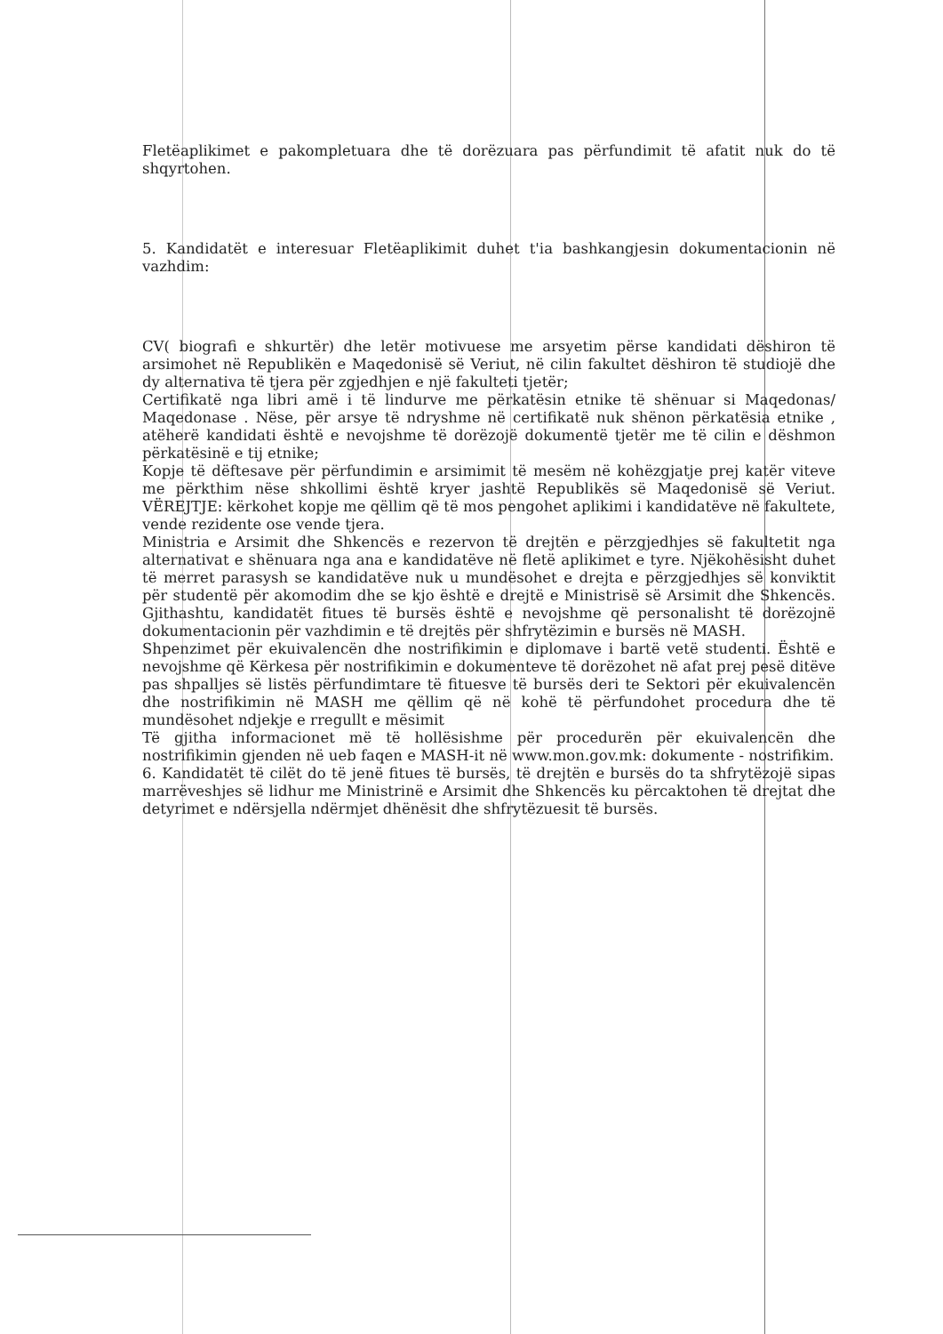Fletëaplikimet e pakompletuara dhe të dorëzuara pas përfundimit të afatit nuk do të shqyrtohen.
5. Kandidatët e interesuar Fletëaplikimit duhet t'ia bashkangjesin dokumentacionin në vazhdim:
CV( biografi e shkurtër) dhe letër motivuese me arsyetim përse kandidati dëshiron të arsimohet në Republikën e Maqedonisë së Veriut, në cilin fakultet dëshiron të studiojë dhe dy alternativa të tjera për zgjedhjen e një fakulteti tjetër;
Certifikatë nga libri amë i të lindurve me përkatësin etnike të shënuar si Maqedonas/ Maqedonase . Nëse, për arsye të ndryshme në certifikatë nuk shënon përkatësia etnike , atëherë kandidati është e nevojshme të dorëzojë dokumentë tjetër me të cilin e dëshmon përkatësinë e tij etnike;
Kopje të dëftesave për përfundimin e arsimimit të mesëm në kohëzgjatje prej katër viteve me përkthim nëse shkollimi është kryer jashtë Republikës së Maqedonisë së Veriut. VËREJTJE: kërkohet kopje me qëllim që të mos pengohet aplikimi i kandidatëve në fakultete, vende rezidente ose vende tjera.
Ministria e Arsimit dhe Shkencës e rezervon të drejtën e përzgjedhjes së fakultetit nga alternativat e shënuara nga ana e kandidatëve në fletë aplikimet e tyre. Njëkohësisht duhet të merret parasysh se kandidatëve nuk u mundësohet e drejta e përzgjedhjes së konviktit për studentë për akomodim dhe se kjo është e drejtë e Ministrisë së Arsimit dhe Shkencës. Gjithashtu, kandidatët fitues të bursës është e nevojshme që personalisht të dorëzojnë dokumentacionin për vazhdimin e të drejtës për shfrytëzimin e bursës në MASH.
Shpenzimet për ekuivalencën dhe nostrifikimin e diplomave i bartë vetë studenti. Është e nevojshme që Kërkesa për nostrifikimin e dokumenteve të dorëzohet në afat prej pesë ditëve pas shpalljes së listës përfundimtare të fituesve të bursës deri te Sektori për ekuivalencën dhe nostrifikimin në MASH me qëllim që në kohë të përfundohet procedura dhe të mundësohet ndjekje e rregullt e mësimit
Të gjitha informacionet më të hollësishme për procedurën për ekuivalencën dhe nostrifikimin gjenden në ueb faqen e MASH-it në www.mon.gov.mk: dokumente - nostrifikim.
6. Kandidatët të cilët do të jenë fitues të bursës, të drejtën e bursës do ta shfrytëzojë sipas marrëveshjes së lidhur me Ministrinë e Arsimit dhe Shkencës ku përcaktohen të drejtat dhe detyrimet e ndërsjella ndërmjet dhënësit dhe shfrytëzuesit të bursës.